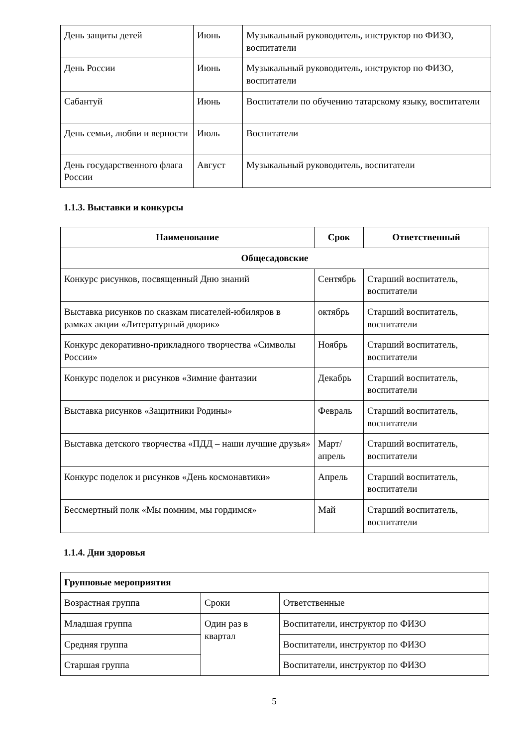| День защиты детей | Июнь | Музыкальный руководитель, инструктор по ФИЗО, воспитатели |
| День России | Июнь | Музыкальный руководитель, инструктор по ФИЗО, воспитатели |
| Сабантуй | Июнь | Воспитатели по обучению татарскому языку, воспитатели |
| День семьи, любви и верности | Июль | Воспитатели |
| День государственного флага России | Август | Музыкальный руководитель, воспитатели |
1.1.3. Выставки и конкурсы
| Наименование | Срок | Ответственный |
| --- | --- | --- |
| Общесадовские | | |
| Конкурс рисунков, посвященный Дню знаний | Сентябрь | Старший воспитатель, воспитатели |
| Выставка рисунков по сказкам писателей-юбиляров в рамках акции «Литературный дворик» | октябрь | Старший воспитатель, воспитатели |
| Конкурс декоративно-прикладного творчества «Символы России» | Ноябрь | Старший воспитатель, воспитатели |
| Конкурс поделок и рисунков «Зимние фантазии | Декабрь | Старший воспитатель, воспитатели |
| Выставка рисунков «Защитники Родины» | Февраль | Старший воспитатель, воспитатели |
| Выставка детского творчества «ПДД – наши лучшие друзья» | Март/ апрель | Старший воспитатель, воспитатели |
| Конкурс поделок и рисунков «День космонавтики» | Апрель | Старший воспитатель, воспитатели |
| Бессмертный полк «Мы помним, мы гордимся» | Май | Старший воспитатель, воспитатели |
1.1.4. Дни здоровья
| Групповые мероприятия | | |
| Возрастная группа | Сроки | Ответственные |
| Младшая группа | Один раз в квартал | Воспитатели, инструктор по ФИЗО |
| Средняя группа | | Воспитатели, инструктор по ФИЗО |
| Старшая группа | | Воспитатели, инструктор по ФИЗО |
5